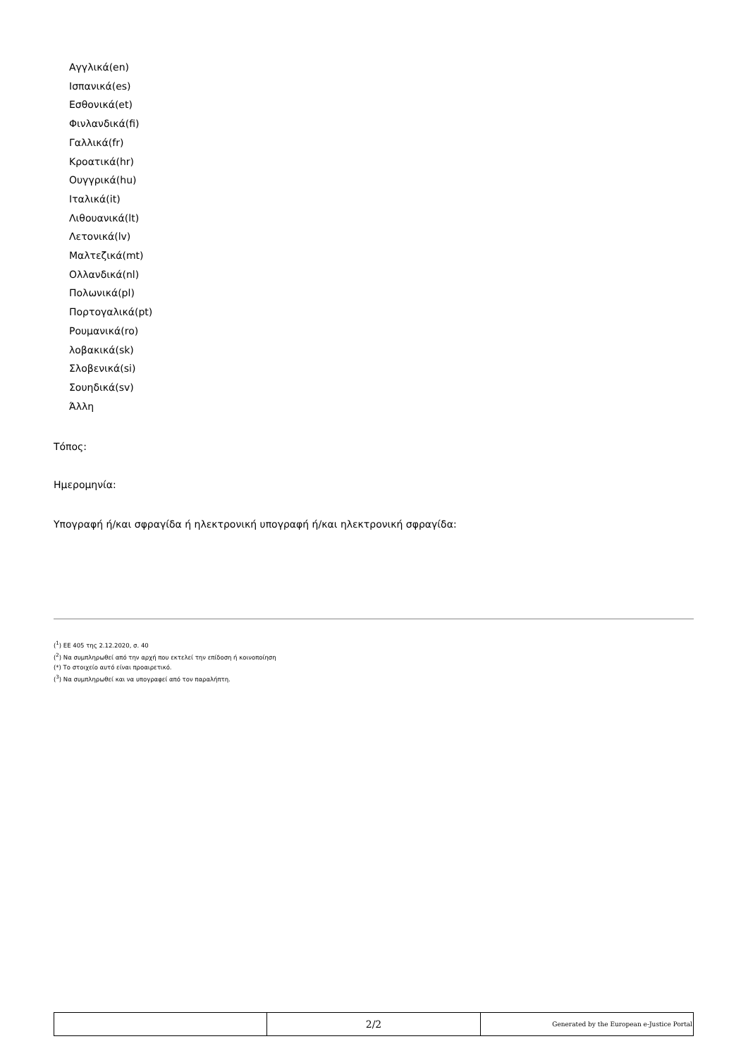Αγγλικά(en)
Ισπανικά(es)
Εσθονικά(et)
Φινλανδικά(fi)
Γαλλικά(fr)
Κροατικά(hr)
Ουγγρικά(hu)
Ιταλικά(it)
Λιθουανικά(lt)
Λετονικά(lv)
Μαλτεζικά(mt)
Ολλανδικά(nl)
Πολωνικά(pl)
Πορτογαλικά(pt)
Ρουμανικά(ro)
λοβακικά(sk)
Σλοβενικά(si)
Σουηδικά(sv)
Άλλη
Τόπος:
Ημερομηνία:
Υπογραφή ή/και σφραγίδα ή ηλεκτρονική υπογραφή ή/και ηλεκτρονική σφραγίδα:
(<sup>1</sup>) ΕΕ 405 της 2.12.2020, σ. 40
(<sup>2</sup>) Να συμπληρωθεί από την αρχή που εκτελεί την επίδοση ή κοινοποίηση
(*) Το στοιχείο αυτό είναι προαιρετικό.
(<sup>3</sup>) Να συμπληρωθεί και να υπογραφεί από τον παραλήπτη.
| | 2/2 | Generated by the European e-Justice Portal |